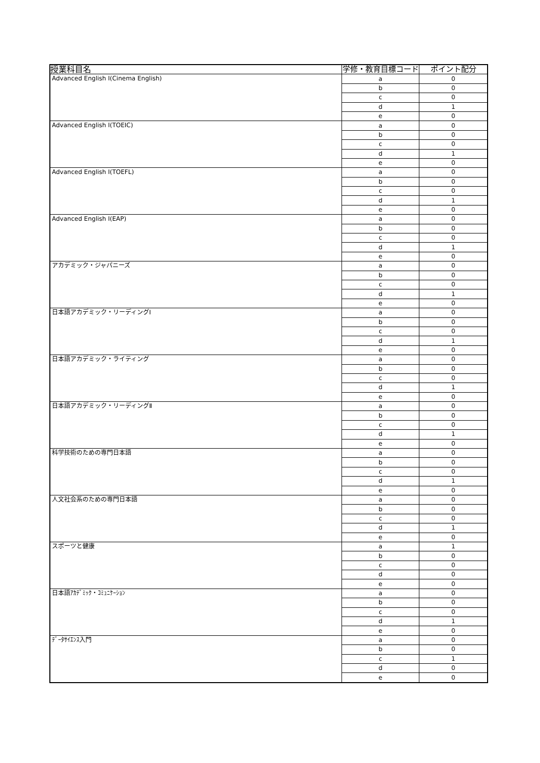| 授業科目名 | 学修・教育目標コード | ポイント配分 |
| --- | --- | --- |
| Advanced English Ⅰ(Cinema English) | a | 0 |
| | b | 0 |
| | c | 0 |
| | d | 1 |
| | e | 0 |
| Advanced English Ⅰ(TOEIC) | a | 0 |
| | b | 0 |
| | c | 0 |
| | d | 1 |
| | e | 0 |
| Advanced English Ⅰ(TOEFL) | a | 0 |
| | b | 0 |
| | c | 0 |
| | d | 1 |
| | e | 0 |
| Advanced English Ⅰ(EAP) | a | 0 |
| | b | 0 |
| | c | 0 |
| | d | 1 |
| | e | 0 |
| アカデミック・ジャパニーズ | a | 0 |
| | b | 0 |
| | c | 0 |
| | d | 1 |
| | e | 0 |
| 日本語アカデミック・リーディングⅠ | a | 0 |
| | b | 0 |
| | c | 0 |
| | d | 1 |
| | e | 0 |
| 日本語アカデミック・ライティング | a | 0 |
| | b | 0 |
| | c | 0 |
| | d | 1 |
| | e | 0 |
| 日本語アカデミック・リーディングⅡ | a | 0 |
| | b | 0 |
| | c | 0 |
| | d | 1 |
| | e | 0 |
| 科学技術のための専門日本語 | a | 0 |
| | b | 0 |
| | c | 0 |
| | d | 1 |
| | e | 0 |
| 人文社会系のための専門日本語 | a | 0 |
| | b | 0 |
| | c | 0 |
| | d | 1 |
| | e | 0 |
| スポーツと健康 | a | 1 |
| | b | 0 |
| | c | 0 |
| | d | 0 |
| | e | 0 |
| 日本語ｱｶﾃﾞﾐｯｸ・ｺﾐｭﾆｹｰｼｮﾝ | a | 0 |
| | b | 0 |
| | c | 0 |
| | d | 1 |
| | e | 0 |
| ﾃﾞｰﾀｻｲｴﾝｽ入門 | a | 0 |
| | b | 0 |
| | c | 1 |
| | d | 0 |
| | e | 0 |